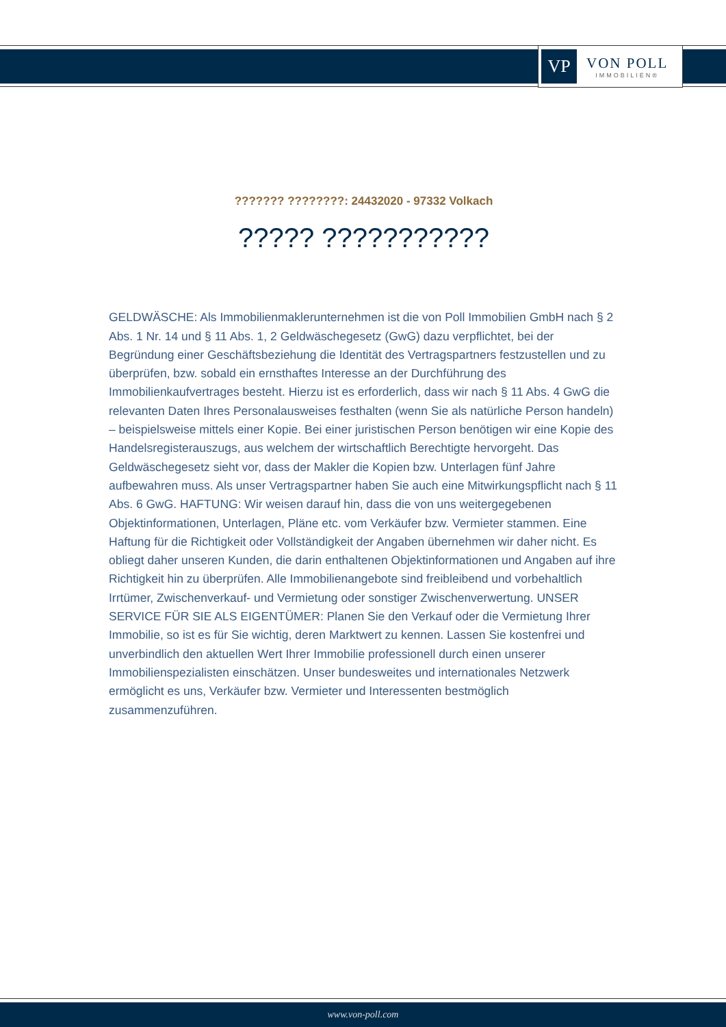VP
VON POLL
IMMOBILIEN®
??????? ????????: 24432020 - 97332 Volkach
????? ???????????
GELDWÄSCHE: Als Immobilienmaklerunternehmen ist die von Poll Immobilien GmbH nach § 2 Abs. 1 Nr. 14 und § 11 Abs. 1, 2 Geldwäschegesetz (GwG) dazu verpflichtet, bei der Begründung einer Geschäftsbeziehung die Identität des Vertragspartners festzustellen und zu überprüfen, bzw. sobald ein ernsthaftes Interesse an der Durchführung des Immobilienkaufvertrages besteht. Hierzu ist es erforderlich, dass wir nach § 11 Abs. 4 GwG die relevanten Daten Ihres Personalausweises festhalten (wenn Sie als natürliche Person handeln) – beispielsweise mittels einer Kopie. Bei einer juristischen Person benötigen wir eine Kopie des Handelsregisterauszugs, aus welchem der wirtschaftlich Berechtigte hervorgeht. Das Geldwäschegesetz sieht vor, dass der Makler die Kopien bzw. Unterlagen fünf Jahre aufbewahren muss. Als unser Vertragspartner haben Sie auch eine Mitwirkungspflicht nach § 11 Abs. 6 GwG. HAFTUNG: Wir weisen darauf hin, dass die von uns weitergegebenen Objektinformationen, Unterlagen, Pläne etc. vom Verkäufer bzw. Vermieter stammen. Eine Haftung für die Richtigkeit oder Vollständigkeit der Angaben übernehmen wir daher nicht. Es obliegt daher unseren Kunden, die darin enthaltenen Objektinformationen und Angaben auf ihre Richtigkeit hin zu überprüfen. Alle Immobilienangebote sind freibleibend und vorbehaltlich Irrtümer, Zwischenverkauf- und Vermietung oder sonstiger Zwischenverwertung. UNSER SERVICE FÜR SIE ALS EIGENTÜMER: Planen Sie den Verkauf oder die Vermietung Ihrer Immobilie, so ist es für Sie wichtig, deren Marktwert zu kennen. Lassen Sie kostenfrei und unverbindlich den aktuellen Wert Ihrer Immobilie professionell durch einen unserer Immobilienspezialisten einschätzen. Unser bundesweites und internationales Netzwerk ermöglicht es uns, Verkäufer bzw. Vermieter und Interessenten bestmöglich zusammenzuführen.
www.von-poll.com